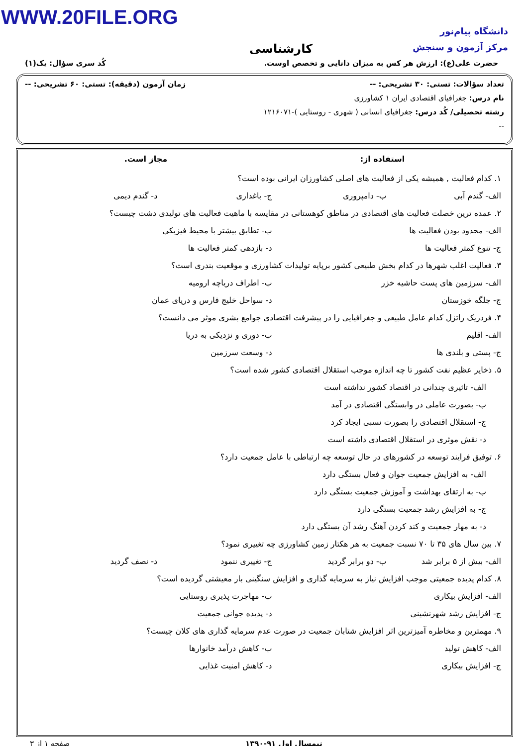WWW.20FILE.ORG
دانشگاه پیام‌نور
مرکز آزمون و سنجش
کارشناسی
حضرت علی(ع): ارزش هر کس به میزان دانایی و تخصص اوست. کُد سری سؤال: یک(۱)
تعداد سؤالات: تستی: ۳۰ تشریحی: -- زمان آزمون (دقیقه): تستی: ۶۰ تشریحی: --
نام درس: جغرافیای اقتصادی ایران ۱ کشاورزی
رشته تحصیلی/ کُد درس: جغرافیای انسانی ( شهری - روستایی )-۱۲۱۶۰۷۱
--
استفاده از: مجاز است.
۱. کدام فعالیت , همیشه یکی از فعالیت های اصلی کشاورزان ایرانی بوده است؟
الف- گندم آبی ب- دامپروری ج- باغداری د- گندم دیمی
۲. عمده ترین خصلت فعالیت های اقتصادی در مناطق کوهستانی در مقایسه با ماهیت فعالیت های تولیدی دشت چیست؟
الف- محدود بودن فعالیت ها ب- تطابق بیشتر با محیط فیزیکی
ج- تنوع کمتر فعالیت ها د- بازدهی کمتر فعالیت ها
۳. فعالیت اغلب شهرها در کدام بخش طبیعی کشور برپایه تولیدات کشاورزی و موقعیت بندری است؟
الف- سرزمین های پست حاشیه خزر ب- اطراف دریاچه ارومیه
ج- جلگه خوزستان د- سواحل خلیج فارس و دریای عمان
۴. فردریک راتزل کدام عامل طبیعی و جغرافیایی را در پیشرفت اقتصادی جوامع بشری موثر می دانست؟
الف- اقلیم ب- دوری و نزدیکی به دریا
ج- پستی و بلندی ها د- وسعت سرزمین
۵. ذخایر عظیم نفت کشور تا چه اندازه موجب استقلال اقتصادی کشور شده است؟
الف- تاثیری چندانی در اقتصاد کشور نداشته است
ب- بصورت عاملی در وابستگی اقتصادی در آمد
ج- استقلال اقتصادی را بصورت نسبی ایجاد کرد
د- نقش موثری در استقلال اقتصادی داشته است
۶. توفیق فرایند توسعه در کشورهای در حال توسعه چه ارتباطی با عامل جمعیت دارد؟
الف- به افزایش جمعیت جوان و فعال بستگی دارد
ب- به ارتقای بهداشت و آموزش جمعیت بستگی دارد
ج- به افزایش رشد جمعیت بستگی دارد
د- به مهار جمعیت و کند کردن آهنگ رشد آن بستگی دارد
۷. بین سال های ۳۵ تا ۷۰ نسبت جمعیت به هر هکتار زمین کشاورزی چه تغییری نمود؟
الف- بیش از ۵ برابر شد ب- دو برابر گردید ج- تغییری ننمود د- نصف گردید
۸. کدام پدیده جمعیتی موجب افزایش نیاز به سرمایه گذاری و افزایش سنگینی بار معیشتی گردیده است؟
الف- افزایش بیکاری ب- مهاجرت پذیری روستایی
ج- افزایش رشد شهرنشینی د- پدیده جوانی جمعیت
۹. مهمترین و مخاطره آمیزترین اثر افزایش شتابان جمعیت در صورت عدم سرمایه گذاری های کلان چیست؟
الف- کاهش تولید ب- کاهش درآمد خانوارها
ج- افزایش بیکاری د- کاهش امنیت غذایی
نیمسال اول ۹۱-۱۳۹۰ صفحه ۱ از ۳